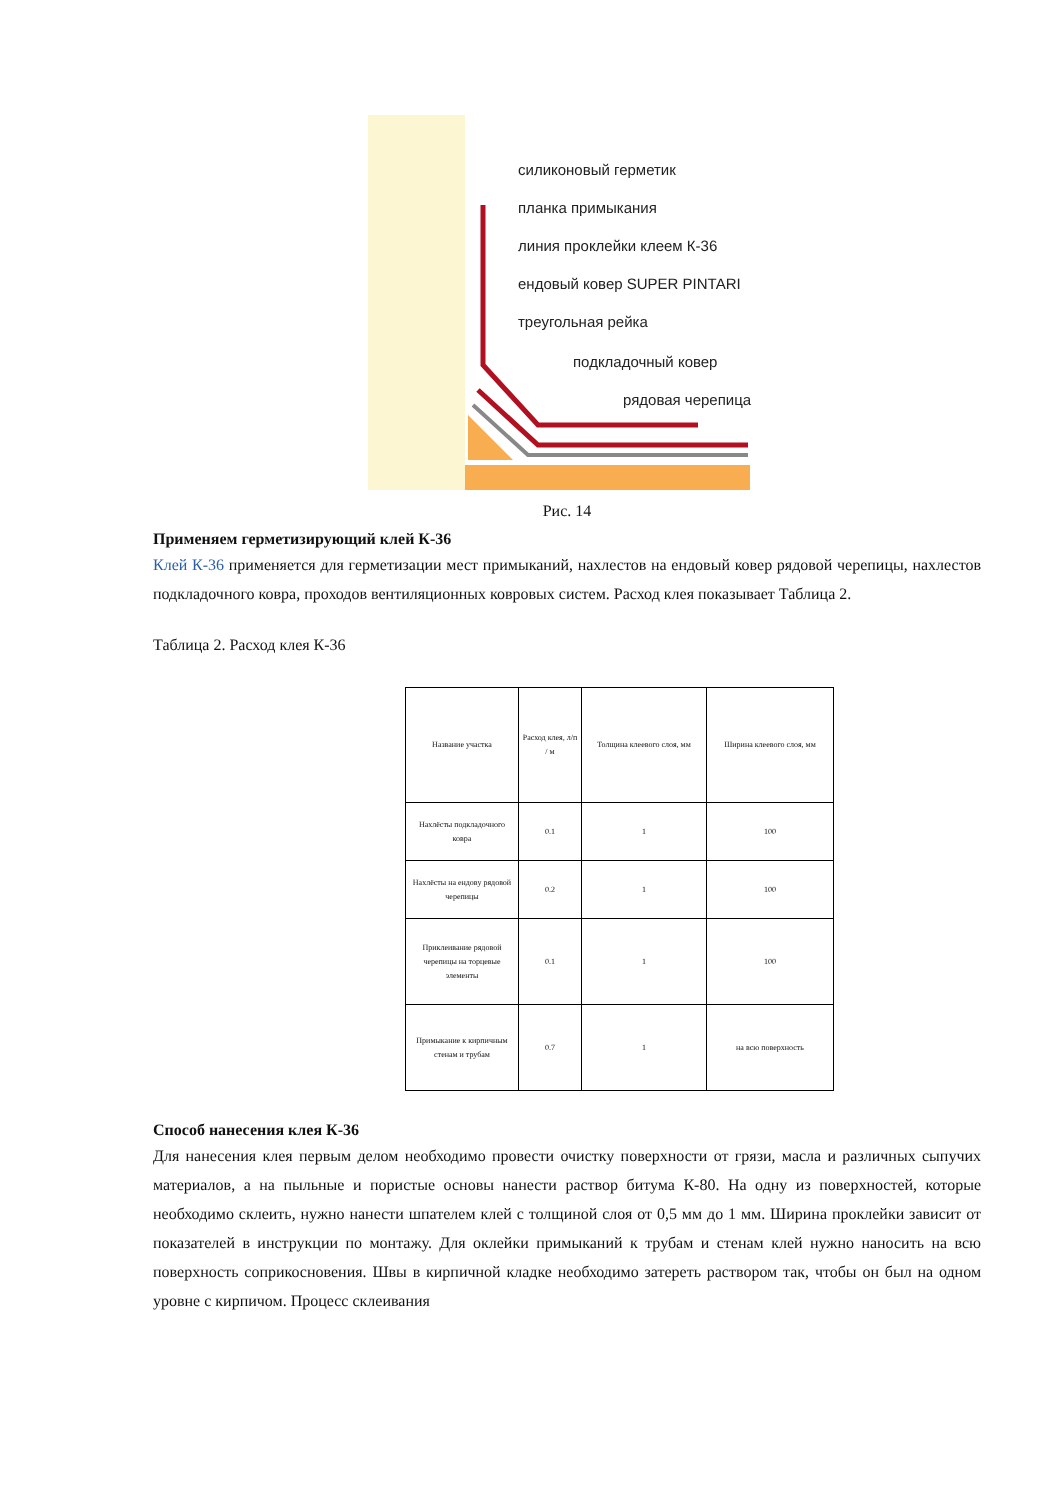силиконовый герметик
планка примыкания
линия проклейки клеем К-36
ендовый ковер SUPER PINTARI
треугольная рейка
подкладочный ковер
рядовая черепица
Рис. 14
Применяем герметизирующий клей К-36
Клей К-36 применяется для герметизации мест примыканий, нахлестов на ендовый ковер рядовой черепицы, нахлестов подкладочного ковра, проходов вентиляционных ковровых систем. Расход клея показывает Таблица 2.
Таблица 2. Расход клея К-36
| Название участка | Расход клея, л/п / м | Толщина клеевого слоя, мм | Ширина клеевого слоя, мм |
| Нахлёсты подкладочного ковра | 0.1 | 1 | 100 |
| Нахлёсты на ендову рядовой черепицы | 0.2 | 1 | 100 |
| Приклеивание рядовой черепицы на торцевые элементы | 0.1 | 1 | 100 |
| Примыкание к кирпичным стенам и трубам | 0.7 | 1 | на всю поверхность |
Способ нанесения клея К-36
Для нанесения клея первым делом необходимо провести очистку поверхности от грязи, масла и различных сыпучих материалов, а на пыльные и пористые основы нанести раствор битума К-80. На одну из поверхностей, которые необходимо склеить, нужно нанести шпателем клей с толщиной слоя от 0,5 мм до 1 мм. Ширина проклейки зависит от показателей в инструкции по монтажу. Для оклейки примыканий к трубам и стенам клей нужно наносить на всю поверхность соприкосновения. Швы в кирпичной кладке необходимо затереть раствором так, чтобы он был на одном уровне с кирпичом. Процесс склеивания